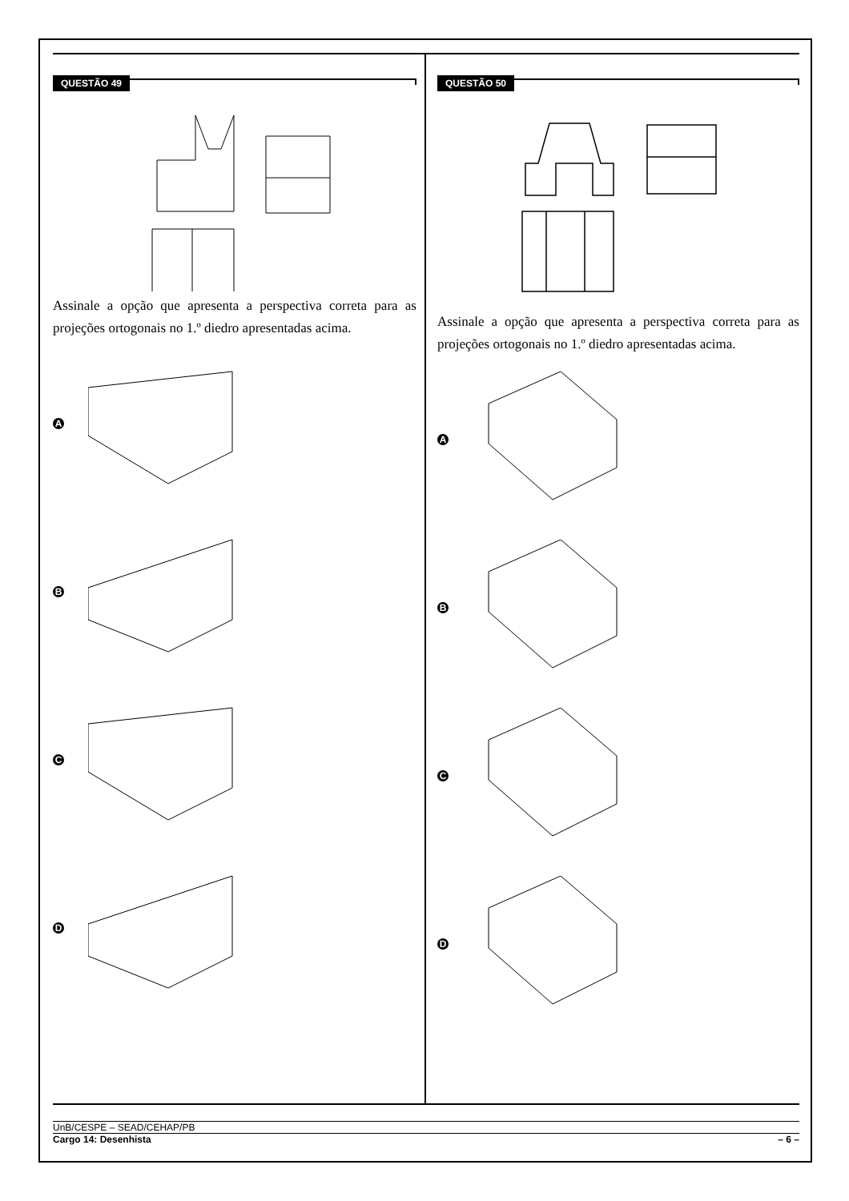QUESTÃO 49
Assinale a opção que apresenta a perspectiva correta para as projeções ortogonais no 1.º diedro apresentadas acima.
A
B
C
D
QUESTÃO 50
Assinale a opção que apresenta a perspectiva correta para as projeções ortogonais no 1.º diedro apresentadas acima.
A
B
C
D
UnB/CESPE – SEAD/CEHAP/PB
Cargo 14: Desenhista – 6 –